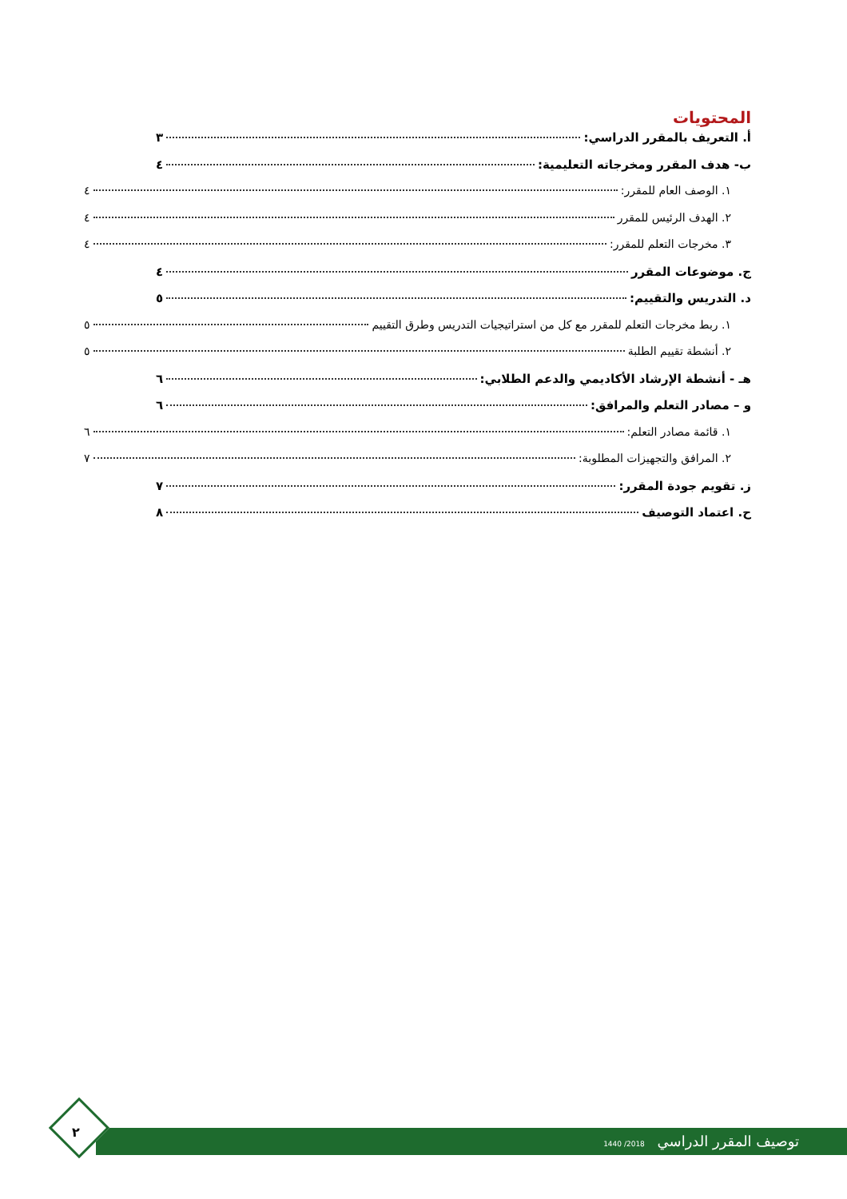المحتويات
أ. التعريف بالمقرر الدراسي: ٣
ب- هدف المقرر ومخرجاته التعليمية: ٤
١. الوصف العام للمقرر: ٤
٢. الهدف الرئيس للمقرر ٤
٣. مخرجات التعلم للمقرر: ٤
ج. موضوعات المقرر ٤
د. التدريس والتقييم: ٥
١. ربط مخرجات التعلم للمقرر مع كل من استراتيجيات التدريس وطرق التقييم ٥
٢. أنشطة تقييم الطلبة ٥
هـ - أنشطة الإرشاد الأكاديمي والدعم الطلابي: ٦
و – مصادر التعلم والمرافق: ٦
١. قائمة مصادر التعلم: ٦
٢. المرافق والتجهيزات المطلوبة: ٧
ز. تقويم جودة المقرر: ٧
ح. اعتماد التوصيف ٨
توصيف المقرر الدراسي 2018/ 1440
٢